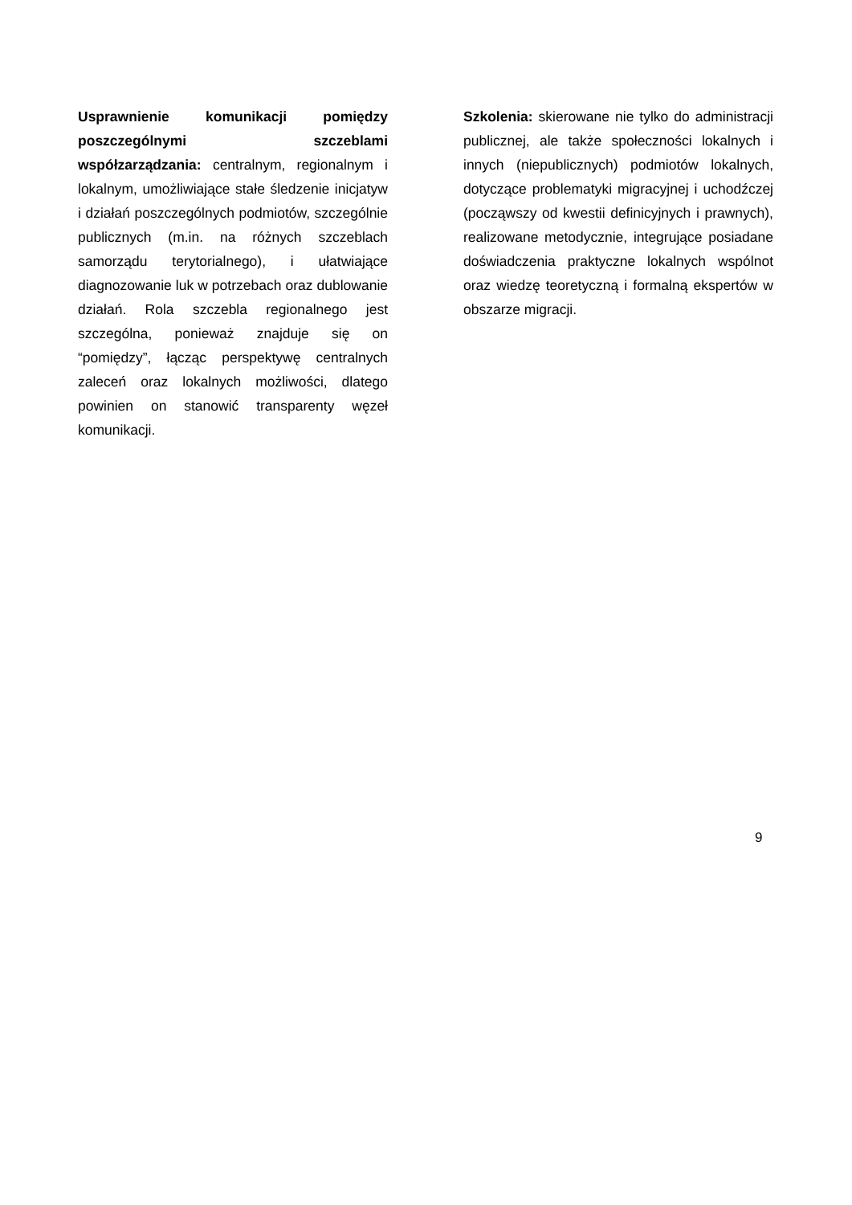Usprawnienie komunikacji pomiędzy poszczególnymi szczeblami współzarządzania: centralnym, regionalnym i lokalnym, umożliwiające stałe śledzenie inicjatyw i działań poszczególnych podmiotów, szczególnie publicznych (m.in. na różnych szczeblach samorządu terytorialnego), i ułatwiające diagnozowanie luk w potrzebach oraz dublowanie działań. Rola szczebla regionalnego jest szczególna, ponieważ znajduje się on “pomiędzy”, łącząc perspektywę centralnych zaleceń oraz lokalnych możliwości, dlatego powinien on stanowić transparenty węzeł komunikacji.
Szkolenia: skierowane nie tylko do administracji publicznej, ale także społeczności lokalnych i innych (niepublicznych) podmiotów lokalnych, dotyczące problematyki migracyjnej i uchodźczej (począwszy od kwestii definicyjnych i prawnych), realizowane metodycznie, integrujące posiadane doświadczenia praktyczne lokalnych wspólnot oraz wiedzę teoretyczną i formalną ekspertów w obszarze migracji.
9